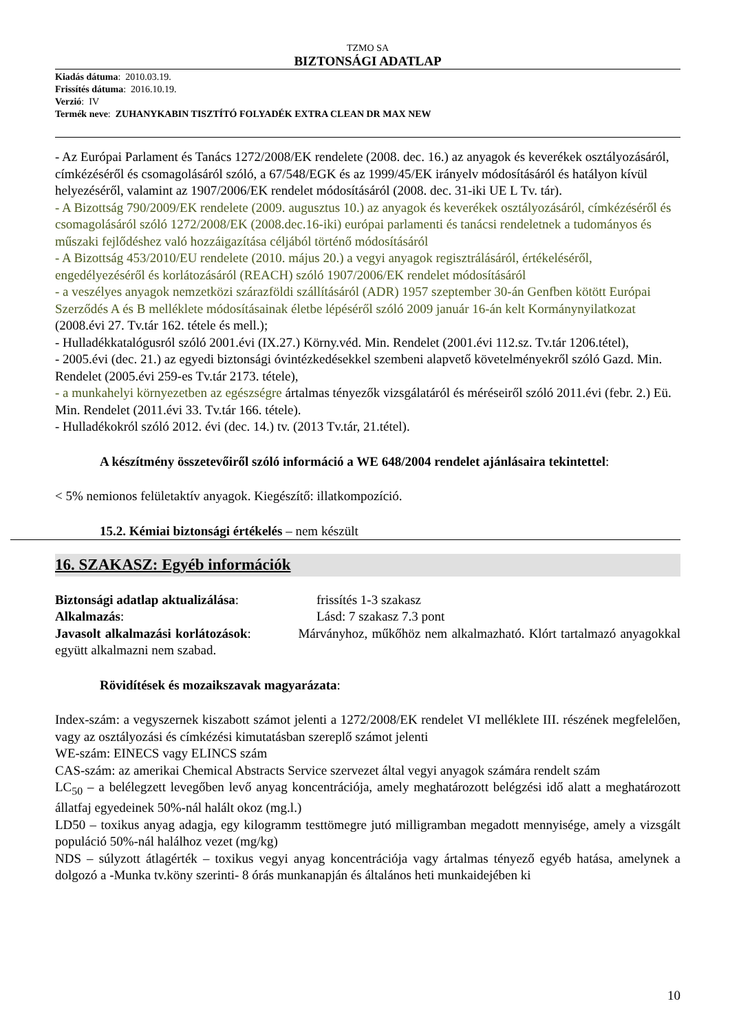TZMO SA
BIZTONSÁGI ADATLAP
Kiadás dátuma: 2010.03.19.
Frissítés dátuma: 2016.10.19.
Verzió: IV
Termék neve: ZUHANYKABIN TISZTÍTÓ FOLYADÉK EXTRA CLEAN DR MAX NEW
- Az Európai Parlament és Tanács 1272/2008/EK rendelete (2008. dec. 16.) az anyagok és keverékek osztályozásáról, címkézéséről és csomagolásáról szóló, a 67/548/EGK és az 1999/45/EK irányelv módosításáról és hatályon kívül helyezéséről, valamint az 1907/2006/EK rendelet módosításáról (2008. dec. 31-iki UE L Tv. tár).
- A Bizottság 790/2009/EK rendelete (2009. augusztus 10.) az anyagok és keverékek osztályozásáról, címkézéséről és csomagolásáról szóló 1272/2008/EK (2008.dec.16-iki) európai parlamenti és tanácsi rendeletnek a tudományos és műszaki fejlődéshez való hozzáigazítása céljából történő módosításáról
- A Bizottság 453/2010/EU rendelete (2010. május 20.) a vegyi anyagok regisztrálásáról, értékeléséről, engedélyezéséről és korlátozásáról (REACH) szóló 1907/2006/EK rendelet módosításáról
- a veszélyes anyagok nemzetközi szárazföldi szállításáról (ADR) 1957 szeptember 30-án Genfben kötött Európai Szerződés A és B melléklete módosításainak életbe lépéséről szóló 2009 január 16-án kelt Kormánynyilatkozat (2008.évi 27. Tv.tár 162. tétele és mell.);
- Hulladékkatalógusról szóló 2001.évi (IX.27.) Körny.véd. Min. Rendelet (2001.évi 112.sz. Tv.tár 1206.tétel),
- 2005.évi (dec. 21.) az egyedi biztonsági óvintézkedésekkel szembeni alapvető követelményekről szóló Gazd. Min. Rendelet (2005.évi 259-es Tv.tár 2173. tétele),
- a munkahelyi környezetben az egészségre ártalmas tényezők vizsgálatáról és méréseiről szóló 2011.évi (febr. 2.) Eü. Min. Rendelet (2011.évi 33. Tv.tár 166. tétele).
- Hulladékokról szóló 2012. évi (dec. 14.) tv. (2013 Tv.tár, 21.tétel).
A készítmény összetevőiről szóló információ a WE 648/2004 rendelet ajánlásaira tekintettel:
< 5% nemionos felületaktív anyagok. Kiegészítő: illatkompozíció.
15.2. Kémiai biztonsági értékelés – nem készült
16. SZAKASZ: Egyéb információk
Biztonsági adatlap aktualizálása: frissítés 1-3 szakasz
Alkalmazás: Lásd: 7 szakasz 7.3 pont
Javasolt alkalmazási korlátozások: Márványhoz, műkőhöz nem alkalmazható. Klórt tartalmazó anyagokkal együtt alkalmazni nem szabad.
Rövidítések és mozaikszavak magyarázata:
Index-szám: a vegyszernek kiszabott számot jelenti a 1272/2008/EK rendelet VI melléklete III. részének megfelelően, vagy az osztályozási és címkézési kimutatásban szereplő számot jelenti
WE-szám: EINECS vagy ELINCS szám
CAS-szám: az amerikai Chemical Abstracts Service szervezet által vegyi anyagok számára rendelt szám
LC<sub>50</sub> – a belélegzett levegőben levő anyag koncentrációja, amely meghatározott belégzési idő alatt a meghatározott állatfaj egyedeinek 50%-nál halált okoz (mg.l.)
LD50 – toxikus anyag adagja, egy kilogramm testtömegre jutó milligramban megadott mennyisége, amely a vizsgált populáció 50%-nál halálhoz vezet (mg/kg)
NDS – súlyzott átlagérték – toxikus vegyi anyag koncentrációja vagy ártalmas tényező egyéb hatása, amelynek a dolgozó a -Munka tv.köny szerinti- 8 órás munkanapján és általános heti munkaidejében ki
10